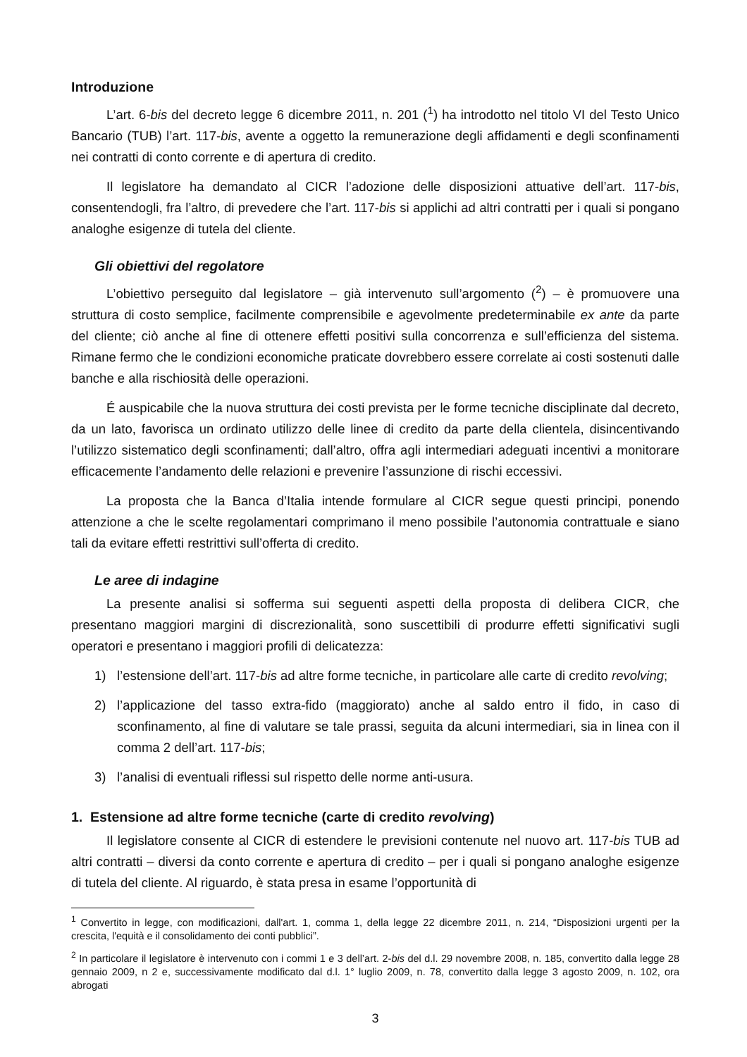Introduzione
L’art. 6-bis del decreto legge 6 dicembre 2011, n. 201 (<sup>1</sup>) ha introdotto nel titolo VI del Testo Unico Bancario (TUB) l’art. 117-bis, avente a oggetto la remunerazione degli affidamenti e degli sconfinamenti nei contratti di conto corrente e di apertura di credito.
Il legislatore ha demandato al CICR l’adozione delle disposizioni attuative dell’art. 117-bis, consentendogli, fra l’altro, di prevedere che l’art. 117-bis si applichi ad altri contratti per i quali si pongano analoghe esigenze di tutela del cliente.
Gli obiettivi del regolatore
L’obiettivo perseguito dal legislatore – già intervenuto sull’argomento (<sup>2</sup>) – è promuovere una struttura di costo semplice, facilmente comprensibile e agevolmente predeterminabile ex ante da parte del cliente; ciò anche al fine di ottenere effetti positivi sulla concorrenza e sull’efficienza del sistema. Rimane fermo che le condizioni economiche praticate dovrebbero essere correlate ai costi sostenuti dalle banche e alla rischiosità delle operazioni.
É auspicabile che la nuova struttura dei costi prevista per le forme tecniche disciplinate dal decreto, da un lato, favorisca un ordinato utilizzo delle linee di credito da parte della clientela, disincentivando l’utilizzo sistematico degli sconfinamenti; dall’altro, offra agli intermediari adeguati incentivi a monitorare efficacemente l’andamento delle relazioni e prevenire l’assunzione di rischi eccessivi.
La proposta che la Banca d’Italia intende formulare al CICR segue questi principi, ponendo attenzione a che le scelte regolamentari comprimano il meno possibile l’autonomia contrattuale e siano tali da evitare effetti restrittivi sull’offerta di credito.
Le aree di indagine
La presente analisi si sofferma sui seguenti aspetti della proposta di delibera CICR, che presentano maggiori margini di discrezionalità, sono suscettibili di produrre effetti significativi sugli operatori e presentano i maggiori profili di delicatezza:
1) l’estensione dell’art. 117-bis ad altre forme tecniche, in particolare alle carte di credito revolving;
2) l’applicazione del tasso extra-fido (maggiorato) anche al saldo entro il fido, in caso di sconfinamento, al fine di valutare se tale prassi, seguita da alcuni intermediari, sia in linea con il comma 2 dell’art. 117-bis;
3) l’analisi di eventuali riflessi sul rispetto delle norme anti-usura.
1. Estensione ad altre forme tecniche (carte di credito revolving)
Il legislatore consente al CICR di estendere le previsioni contenute nel nuovo art. 117-bis TUB ad altri contratti – diversi da conto corrente e apertura di credito – per i quali si pongano analoghe esigenze di tutela del cliente. Al riguardo, è stata presa in esame l’opportunità di
<sup>1</sup> Convertito in legge, con modificazioni, dall'art. 1, comma 1, della legge 22 dicembre 2011, n. 214, “Disposizioni urgenti per la crescita, l'equità e il consolidamento dei conti pubblici”.
<sup>2</sup> In particolare il legislatore è intervenuto con i commi 1 e 3 dell’art. 2-bis del d.l. 29 novembre 2008, n. 185, convertito dalla legge 28 gennaio 2009, n 2 e, successivamente modificato dal d.l. 1° luglio 2009, n. 78, convertito dalla legge 3 agosto 2009, n. 102, ora abrogati
3